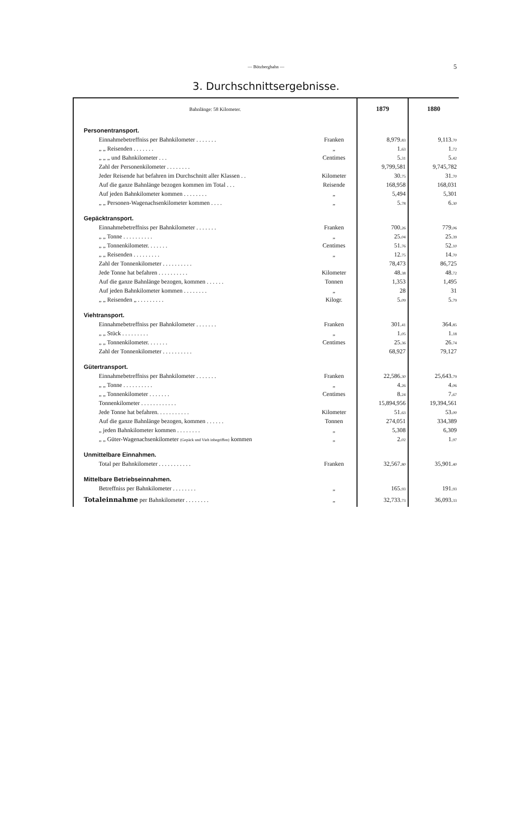— Bötzbergbahn — 5
3. Durchschnittsergebnisse.
| Bahnlänge: 58 Kilometer. | | 1879 | 1880 |
| --- | --- | --- | --- |
| Personentransport. | | | |
| Einnahmebetreffniss per Bahnkilometer . . . . . . . | Franken | 8,979. 83 | 9,113. 70 |
| „ „ Reisenden . . . . . . . | „ | 1. 63 | 1. 72 |
| „ „ „ und Bahnkilometer . . . | Centimes | 5. 31 | 5. 42 |
| Zahl der Personenkilometer . . . . . . . . | | 9,799,581 | 9,745,782 |
| Jeder Reisende hat befahren im Durchschnitt aller Klassen . . | Kilometer | 30. 75 | 31. 70 |
| Auf die ganze Bahnlänge bezogen kommen im Total . . . | Reisende | 168,958 | 168,031 |
| Auf jeden Bahnkilometer kommen . . . . . . . . | „ | 5,494 | 5,301 |
| „ „ Personen-Wagenachsenkilometer kommen . . . . | „ | 5. 78 | 6. 30 |
| Gepäcktransport. | | | |
| Einnahmebetreffniss per Bahnkilometer . . . . . . . | Franken | 700. 26 | 779. 06 |
| „ „ Tonne . . . . . . . . . . | „ | 25. 04 | 25. 39 |
| „ „ Tonnenkilometer. . . . . . . | Centimes | 51. 76 | 52. 10 |
| „ „ Reisenden . . . . . . . . . | „ | 12. 75 | 14. 70 |
| Zahl der Tonnenkilometer . . . . . . . . . . | | 78,473 | 86,725 |
| Jede Tonne hat befahren . . . . . . . . . . | Kilometer | 48. 38 | 48. 72 |
| Auf die ganze Bahnlänge bezogen, kommen . . . . . . | Tonnen | 1,353 | 1,495 |
| Auf jeden Bahnkilometer kommen . . . . . . . . | „ | 28 | 31 |
| „ „ Reisenden „ . . . . . . . . . | Kilogr. | 5. 09 | 5. 79 |
| Viehtransport. | | | |
| Einnahmebetreffniss per Bahnkilometer . . . . . . . | Franken | 301. 41 | 364. 85 |
| „ „ Stück . . . . . . . . . | „ | 1. 05 | 1. 18 |
| „ „ Tonnenkilometer. . . . . . . | Centimes | 25. 36 | 26. 74 |
| Zahl der Tonnenkilometer . . . . . . . . . . | | 68,927 | 79,127 |
| Gütertransport. | | | |
| Einnahmebetreffniss per Bahnkilometer . . . . . . . | Franken | 22,586. 30 | 25,643. 79 |
| „ „ Tonne . . . . . . . . . . | „ | 4. 26 | 4. 06 |
| „ „ Tonnenkilometer . . . . . . . | Centimes | 8. 24 | 7. 67 |
| Tonnenkilometer . . . . . . . . . . . . | | 15,894,956 | 19,394,561 |
| Jede Tonne hat befahren. . . . . . . . . . . | Kilometer | 51. 63 | 53. 00 |
| Auf die ganze Bahnlänge bezogen, kommen . . . . . . | Tonnen | 274,051 | 334,389 |
| „ jeden Bahnkilometer kommen . . . . . . . . | „ | 5,308 | 6,309 |
| „ „ Güter-Wagenachsenkilometer (Gepäck und Vieh inbegriffen) kommen | „ | 2. 02 | 1. 97 |
| Unmittelbare Einnahmen. | | | |
| Total per Bahnkilometer . . . . . . . . . . . | Franken | 32,567. 80 | 35,901. 40 |
| Mittelbare Betriebseinnahmen. | | | |
| Betreffniss per Bahnkilometer . . . . . . . . | „ | 165. 93 | 191. 93 |
| Totaleinnahme per Bahnkilometer . . . . . . . . | „ | 32,733. 73 | 36,093. 33 |